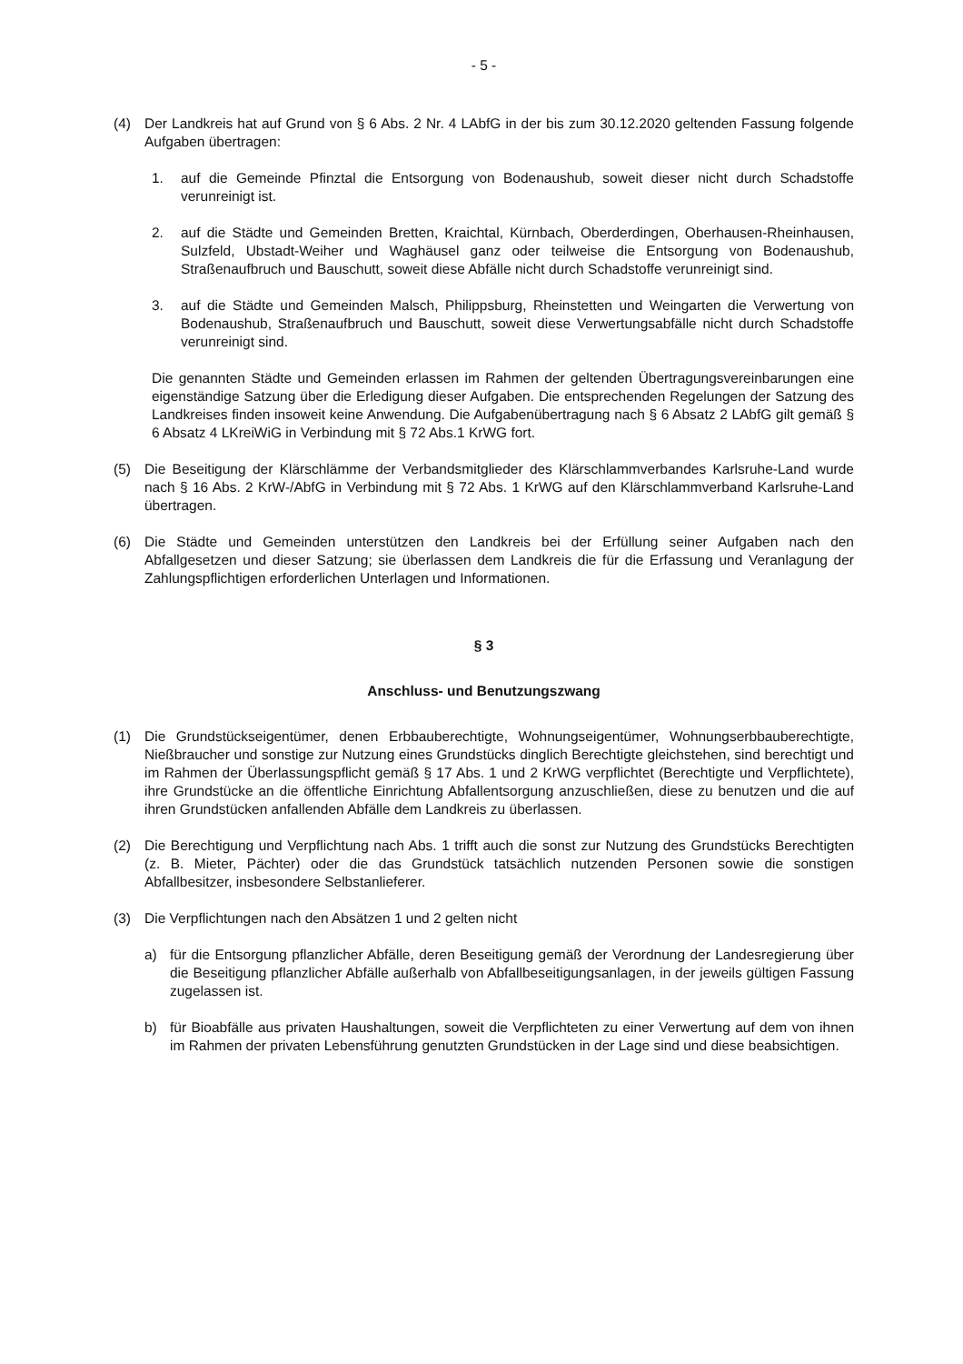- 5 -
(4) Der Landkreis hat auf Grund von § 6 Abs. 2 Nr. 4 LAbfG in der bis zum 30.12.2020 geltenden Fassung folgende Aufgaben übertragen:
1. auf die Gemeinde Pfinztal die Entsorgung von Bodenaushub, soweit dieser nicht durch Schadstoffe verunreinigt ist.
2. auf die Städte und Gemeinden Bretten, Kraichtal, Kürnbach, Oberderdingen, Oberhausen-Rheinhausen, Sulzfeld, Ubstadt-Weiher und Waghäusel ganz oder teilweise die Entsorgung von Bodenaushub, Straßenaufbruch und Bauschutt, soweit diese Abfälle nicht durch Schadstoffe verunreinigt sind.
3. auf die Städte und Gemeinden Malsch, Philippsburg, Rheinstetten und Weingarten die Verwertung von Bodenaushub, Straßenaufbruch und Bauschutt, soweit diese Verwertungsabfälle nicht durch Schadstoffe verunreinigt sind.
Die genannten Städte und Gemeinden erlassen im Rahmen der geltenden Übertragungsvereinbarungen eine eigenständige Satzung über die Erledigung dieser Aufgaben. Die entsprechenden Regelungen der Satzung des Landkreises finden insoweit keine Anwendung. Die Aufgabenübertragung nach § 6 Absatz 2 LAbfG gilt gemäß § 6 Absatz 4 LKreiWiG in Verbindung mit § 72 Abs.1 KrWG fort.
(5) Die Beseitigung der Klärschlämme der Verbandsmitglieder des Klärschlammverbandes Karlsruhe-Land wurde nach § 16 Abs. 2 KrW-/AbfG in Verbindung mit § 72 Abs. 1 KrWG auf den Klärschlammverband Karlsruhe-Land übertragen.
(6) Die Städte und Gemeinden unterstützen den Landkreis bei der Erfüllung seiner Aufgaben nach den Abfallgesetzen und dieser Satzung; sie überlassen dem Landkreis die für die Erfassung und Veranlagung der Zahlungspflichtigen erforderlichen Unterlagen und Informationen.
§ 3
Anschluss- und Benutzungszwang
(1) Die Grundstückseigentümer, denen Erbbauberechtigte, Wohnungseigentümer, Wohnungserbbauberechtigte, Nießbraucher und sonstige zur Nutzung eines Grundstücks dinglich Berechtigte gleichstehen, sind berechtigt und im Rahmen der Überlassungspflicht gemäß § 17 Abs. 1 und 2 KrWG verpflichtet (Berechtigte und Verpflichtete), ihre Grundstücke an die öffentliche Einrichtung Abfallentsorgung anzuschließen, diese zu benutzen und die auf ihren Grundstücken anfallenden Abfälle dem Landkreis zu überlassen.
(2) Die Berechtigung und Verpflichtung nach Abs. 1 trifft auch die sonst zur Nutzung des Grundstücks Berechtigten (z. B. Mieter, Pächter) oder die das Grundstück tatsächlich nutzenden Personen sowie die sonstigen Abfallbesitzer, insbesondere Selbstanlieferer.
(3) Die Verpflichtungen nach den Absätzen 1 und 2 gelten nicht
a) für die Entsorgung pflanzlicher Abfälle, deren Beseitigung gemäß der Verordnung der Landesregierung über die Beseitigung pflanzlicher Abfälle außerhalb von Abfallbeseitigungsanlagen, in der jeweils gültigen Fassung zugelassen ist.
b) für Bioabfälle aus privaten Haushaltungen, soweit die Verpflichteten zu einer Verwertung auf dem von ihnen im Rahmen der privaten Lebensführung genutzten Grundstücken in der Lage sind und diese beabsichtigen.